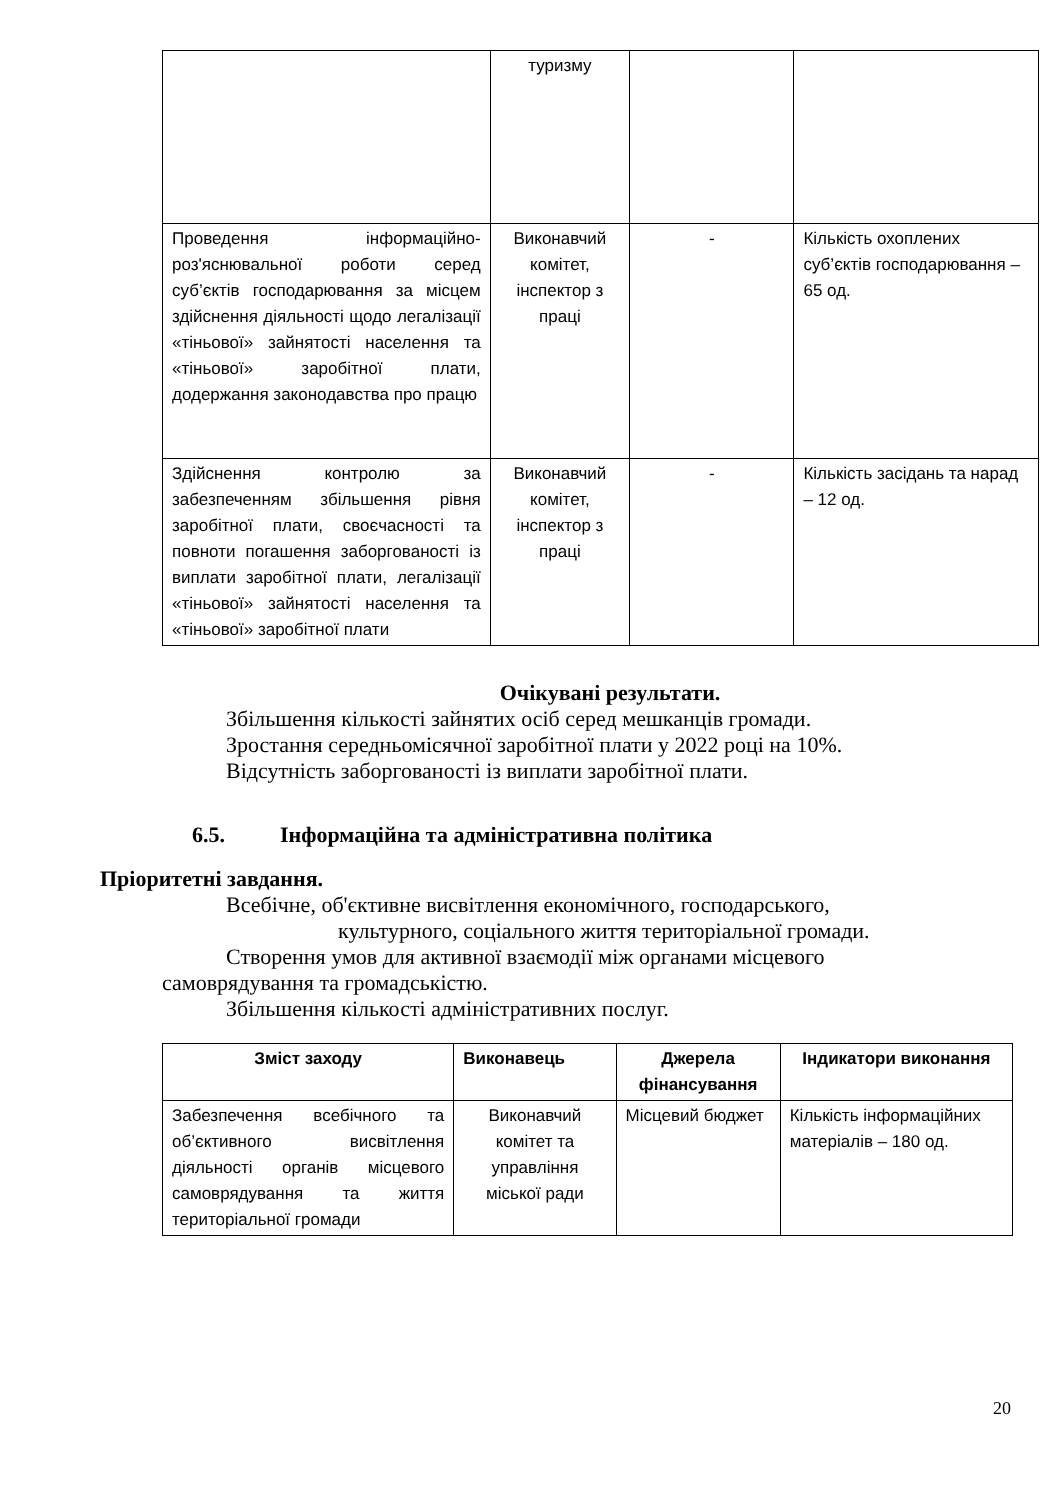| | туризму | | |
| Проведення інформаційно-роз'яснювальної роботи серед суб’єктів господарювання за місцем здійснення діяльності щодо легалізації «тіньової» зайнятості населення та «тіньової» заробітної плати, додержання законодавства про працю | Виконавчий комітет, інспектор з праці | - | Кількість охоплених суб’єктів господарювання – 65 од. |
| Здійснення контролю за забезпеченням збільшення рівня заробітної плати, своєчасності та повноти погашення заборгованості із виплати заробітної плати, легалізації «тіньової» зайнятості населення та «тіньової» заробітної плати | Виконавчий комітет, інспектор з праці | - | Кількість засідань та нарад – 12 од. |
Очікувані результати.
Збільшення кількості зайнятих осіб серед мешканців громади.
Зростання середньомісячної заробітної плати у 2022 році на 10%.
Відсутність заборгованості із виплати заробітної плати.
6.5. Інформаційна та адміністративна політика
Пріоритетні завдання.
Всебічне, об'єктивне висвітлення економічного, господарського,
культурного, соціального життя територіальної громади.
Створення умов для активної взаємодії між органами місцевого
самоврядування та громадськістю.
Збільшення кількості адміністративних послуг.
| Зміст заходу | Виконавець | Джерела фінансування | Індикатори виконання |
| --- | --- | --- | --- |
| Забезпечення всебічного та об’єктивного висвітлення діяльності органів місцевого самоврядування та життя територіальної громади | Виконавчий комітет та управління міської ради | Місцевий бюджет | Кількість інформаційних матеріалів – 180 од. |
20